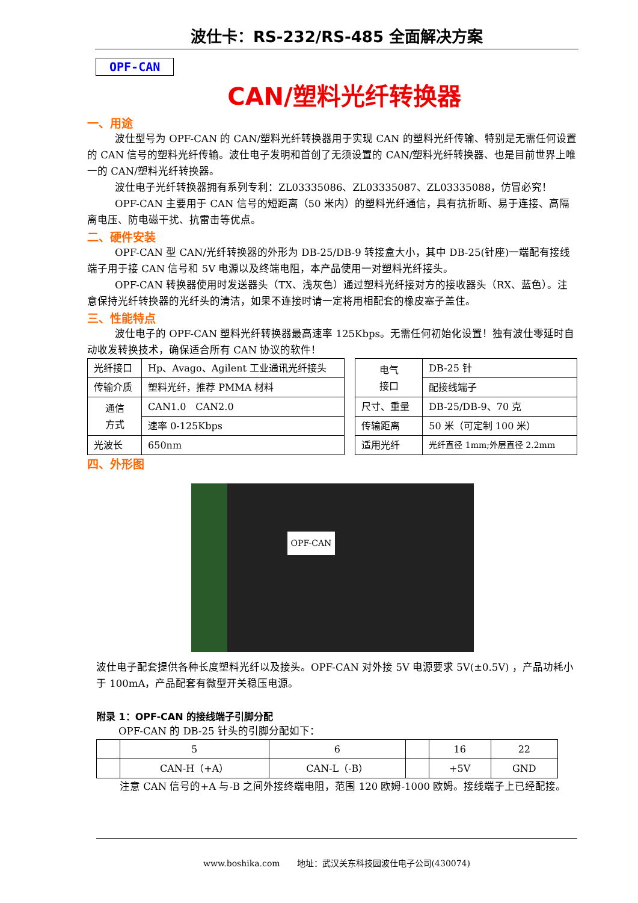波仕卡：RS-232/RS-485 全面解决方案
OPF-CAN
CAN/塑料光纤转换器
一、用途
波仕型号为 OPF-CAN 的 CAN/塑料光纤转换器用于实现 CAN 的塑料光纤传输、特别是无需任何设置的 CAN 信号的塑料光纤传输。波仕电子发明和首创了无须设置的 CAN/塑料光纤转换器、也是目前世界上唯一的 CAN/塑料光纤转换器。
波仕电子光纤转换器拥有系列专利：ZL03335086、ZL03335087、ZL03335088，仿冒必究！
OPF-CAN 主要用于 CAN 信号的短距离（50 米内）的塑料光纤通信，具有抗折断、易于连接、高隔离电压、防电磁干扰、抗雷击等优点。
二、硬件安装
OPF-CAN 型 CAN/光纤转换器的外形为 DB-25/DB-9 转接盒大小，其中 DB-25(针座)一端配有接线端子用于接 CAN 信号和 5V 电源以及终端电阻，本产品使用一对塑料光纤接头。
OPF-CAN 转换器使用时发送器头（TX、浅灰色）通过塑料光纤接对方的接收器头（RX、蓝色）。注意保持光纤转换器的光纤头的清洁，如果不连接时请一定将用相配套的橡皮塞子盖住。
三、性能特点
波仕电子的 OPF-CAN 塑料光纤转换器最高速率 125Kbps。无需任何初始化设置！独有波仕零延时自动收发转换技术，确保适合所有 CAN 协议的软件！
| 光纤接口 | Hp、Avago、Agilent 工业通讯光纤接头 |
| 传输介质 | 塑料光纤，推荐 PMMA 材料 |
| 通信 方式 | CAN1.0 CAN2.0 |
| | 速率 0-125Kbps |
| 光波长 | 650nm |
| 电气 接口 | DB-25 针 |
| | 配接线端子 |
| 尺寸、重量 | DB-25/DB-9、70 克 |
| 传输距离 | 50 米（可定制 100 米） |
| 适用光纤 | 光纤直径 1mm;外层直径 2.2mm |
四、外形图
OPF-CAN
波仕电子配套提供各种长度塑料光纤以及接头。OPF-CAN 对外接 5V 电源要求 5V(±0.5V) ，产品功耗小于 100mA，产品配套有微型开关稳压电源。
附录 1：OPF-CAN 的接线端子引脚分配
OPF-CAN 的 DB-25 针头的引脚分配如下：
| | 5 | 6 | | 16 | 22 |
| | CAN-H（+A） | CAN-L（-B） | | +5V | GND |
注意 CAN 信号的+A 与-B 之间外接终端电阻，范围 120 欧姆-1000 欧姆。接线端子上已经配接。
www.boshika.com　　地址：武汉关东科技园波仕电子公司(430074)